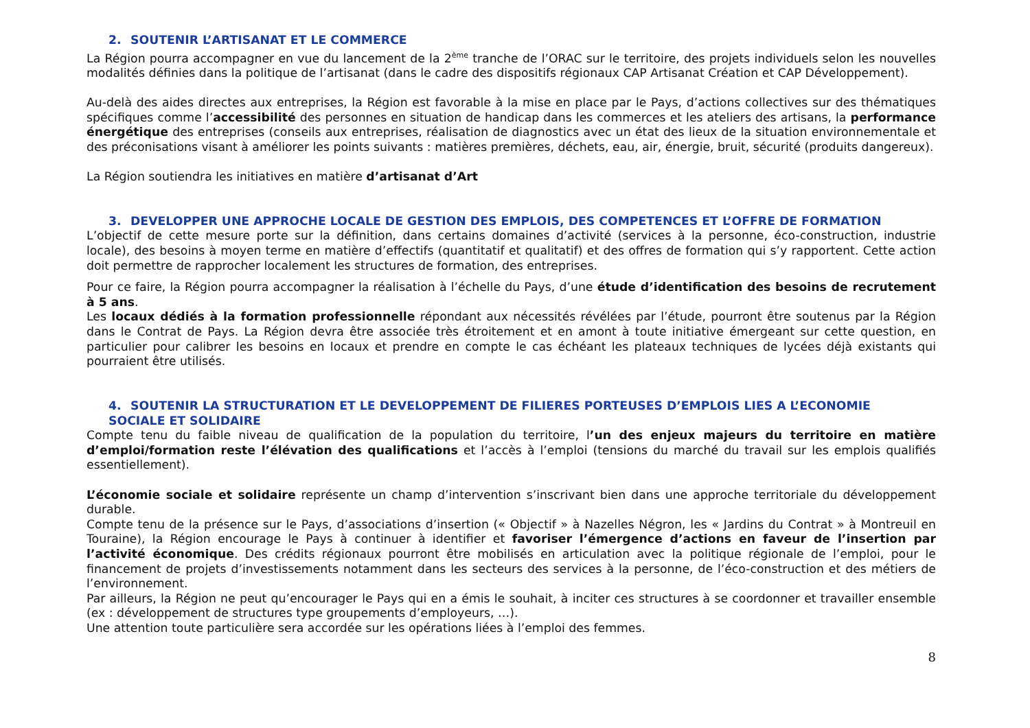2. SOUTENIR L’ARTISANAT ET LE COMMERCE
La Région pourra accompagner en vue du lancement de la 2<sup>ème</sup> tranche de l’ORAC sur le territoire, des projets individuels selon les nouvelles modalités définies dans la politique de l’artisanat (dans le cadre des dispositifs régionaux CAP Artisanat Création et CAP Développement).
Au-delà des aides directes aux entreprises, la Région est favorable à la mise en place par le Pays, d’actions collectives sur des thématiques spécifiques comme l’accessibilité des personnes en situation de handicap dans les commerces et les ateliers des artisans, la performance énergétique des entreprises (conseils aux entreprises, réalisation de diagnostics avec un état des lieux de la situation environnementale et des préconisations visant à améliorer les points suivants : matières premières, déchets, eau, air, énergie, bruit, sécurité (produits dangereux).
La Région soutiendra les initiatives en matière d’artisanat d’Art
3. DEVELOPPER UNE APPROCHE LOCALE DE GESTION DES EMPLOIS, DES COMPETENCES ET L’OFFRE DE FORMATION
L’objectif de cette mesure porte sur la définition, dans certains domaines d’activité (services à la personne, éco-construction, industrie locale), des besoins à moyen terme en matière d’effectifs (quantitatif et qualitatif) et des offres de formation qui s’y rapportent. Cette action doit permettre de rapprocher localement les structures de formation, des entreprises.
Pour ce faire, la Région pourra accompagner la réalisation à l’échelle du Pays, d’une étude d’identification des besoins de recrutement à 5 ans.
Les locaux dédiés à la formation professionnelle répondant aux nécessités révélées par l’étude, pourront être soutenus par la Région dans le Contrat de Pays. La Région devra être associée très étroitement et en amont à toute initiative émergeant sur cette question, en particulier pour calibrer les besoins en locaux et prendre en compte le cas échéant les plateaux techniques de lycées déjà existants qui pourraient être utilisés.
4. SOUTENIR LA STRUCTURATION ET LE DEVELOPPEMENT DE FILIERES PORTEUSES D’EMPLOIS LIES A L’ECONOMIE
SOCIALE ET SOLIDAIRE
Compte tenu du faible niveau de qualification de la population du territoire, l’un des enjeux majeurs du territoire en matière d’emploi/formation reste l’élévation des qualifications et l’accès à l’emploi (tensions du marché du travail sur les emplois qualifiés essentiellement).
L’économie sociale et solidaire représente un champ d’intervention s’inscrivant bien dans une approche territoriale du développement durable.
Compte tenu de la présence sur le Pays, d’associations d’insertion (« Objectif » à Nazelles Négron, les « Jardins du Contrat » à Montreuil en Touraine), la Région encourage le Pays à continuer à identifier et favoriser l’émergence d’actions en faveur de l’insertion par l’activité économique. Des crédits régionaux pourront être mobilisés en articulation avec la politique régionale de l’emploi, pour le financement de projets d’investissements notamment dans les secteurs des services à la personne, de l’éco-construction et des métiers de l’environnement.
Par ailleurs, la Région ne peut qu’encourager le Pays qui en a émis le souhait, à inciter ces structures à se coordonner et travailler ensemble (ex : développement de structures type groupements d’employeurs, …).
Une attention toute particulière sera accordée sur les opérations liées à l’emploi des femmes.
8